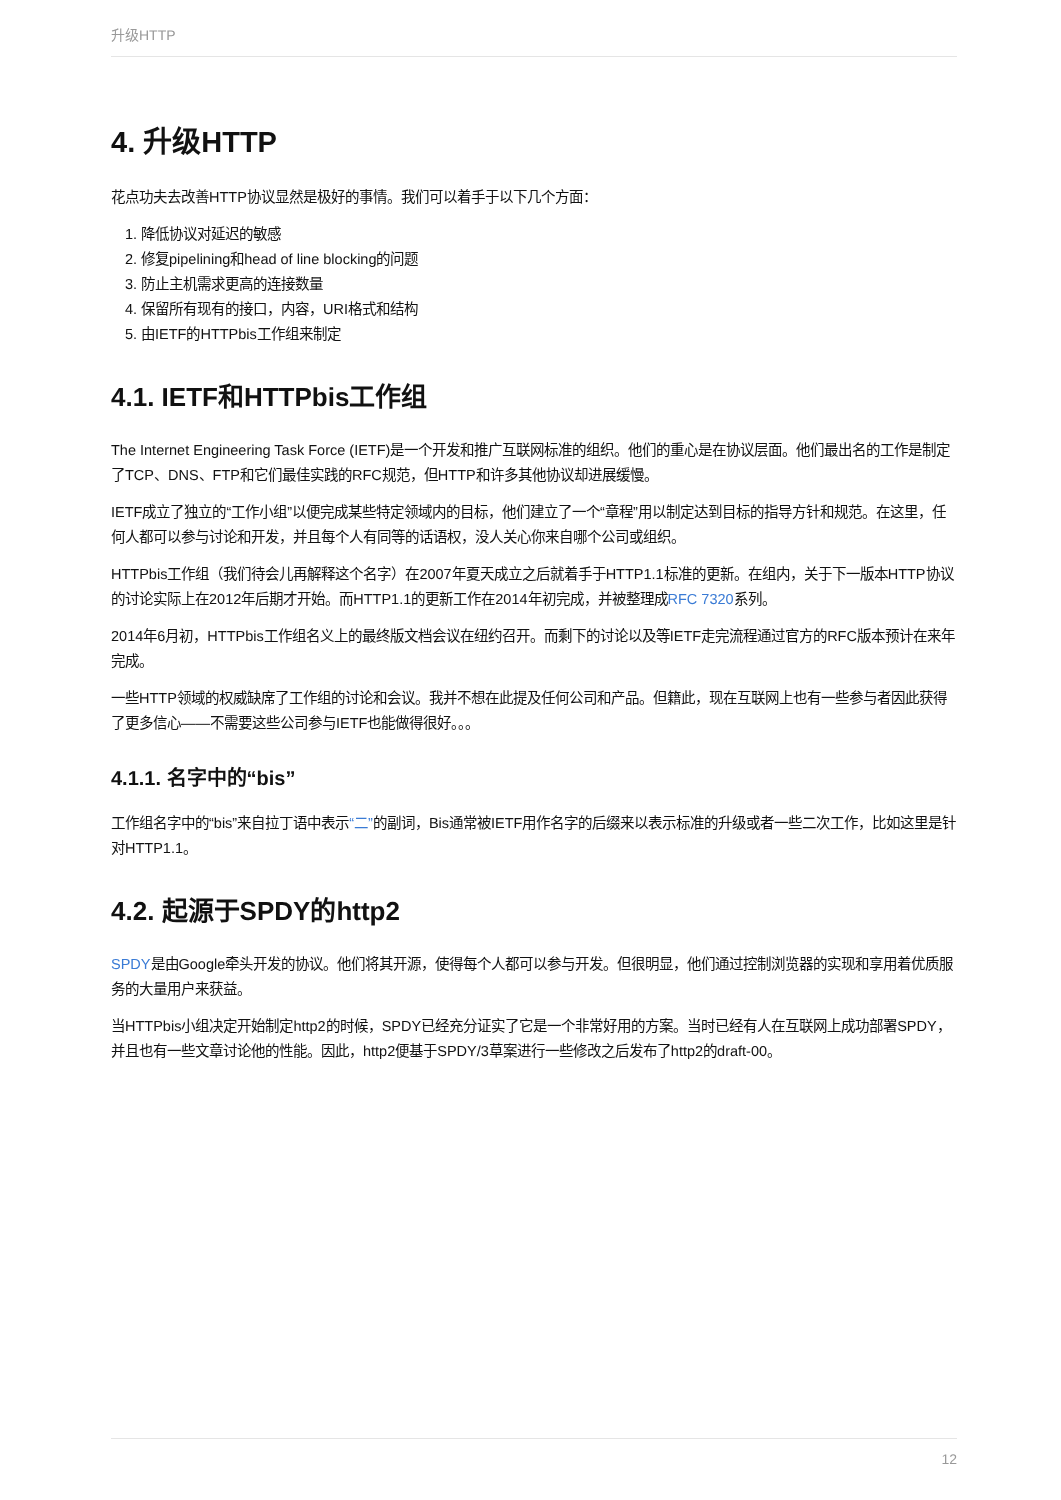升级HTTP
4. 升级HTTP
花点功夫去改善HTTP协议显然是极好的事情。我们可以着手于以下几个方面：
1. 降低协议对延迟的敏感
2. 修复pipelining和head of line blocking的问题
3. 防止主机需求更高的连接数量
4. 保留所有现有的接口，内容，URI格式和结构
5. 由IETF的HTTPbis工作组来制定
4.1. IETF和HTTPbis工作组
The Internet Engineering Task Force (IETF)是一个开发和推广互联网标准的组织。他们的重心是在协议层面。他们最出名的工作是制定了TCP、DNS、FTP和它们最佳实践的RFC规范，但HTTP和许多其他协议却进展缓慢。
IETF成立了独立的“工作小组”以便完成某些特定领域内的目标，他们建立了一个“章程”用以制定达到目标的指导方针和规范。在这里，任何人都可以参与讨论和开发，并且每个人有同等的话语权，没人关心你来自哪个公司或组织。
HTTPbis工作组（我们待会儿再解释这个名字）在2007年夏天成立之后就着手于HTTP1.1标准的更新。在组内，关于下一版本HTTP协议的讨论实际上在2012年后期才开始。而HTTP1.1的更新工作在2014年初完成，并被整理成RFC 7320系列。
2014年6月初，HTTPbis工作组名义上的最终版文档会议在纽约召开。而剩下的讨论以及等IETF走完流程通过官方的RFC版本预计在来年完成。
一些HTTP领域的权威缺席了工作组的讨论和会议。我并不想在此提及任何公司和产品。但籍此，现在互联网上也有一些参与者因此获得了更多信心——不需要这些公司参与IETF也能做得很好。。。
4.1.1. 名字中的“bis”
工作组名字中的“bis”来自拉丁语中表示“二”的副词，Bis通常被IETF用作名字的后缀来以表示标准的升级或者一些二次工作，比如这里是针对HTTP1.1。
4.2. 起源于SPDY的http2
SPDY是由Google牵头开发的协议。他们将其开源，使得每个人都可以参与开发。但很明显，他们通过控制浏览器的实现和享用着优质服务的大量用户来获益。
当HTTPbis小组决定开始制定http2的时候，SPDY已经充分证实了它是一个非常好用的方案。当时已经有人在互联网上成功部署SPDY，并且也有一些文章讨论他的性能。因此，http2便基于SPDY/3草案进行一些修改之后发布了http2的draft-00。
12